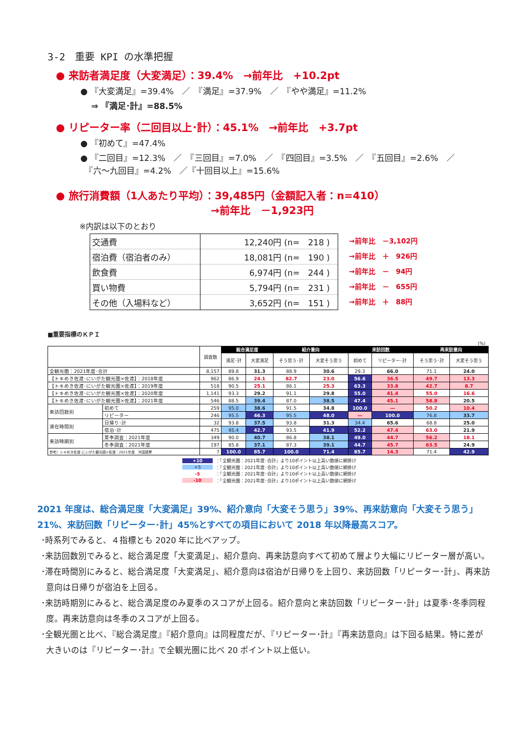3-2　重要 KPI の水準把握
● 来訪者満足度（大変満足）：39.4%　→前年比　+10.2pt
● 『大変満足』=39.4%　／　『満足』=37.9%　／　『やや満足』=11.2%
⇒ 『満足･計』=88.5%
● リピーター率（二回目以上･計）：45.1%　→前年比　+3.7pt
● 『初めて』=47.4%
● 『二回目』=12.3%　／　『三回目』=7.0%　／　『四回目』=3.5%　／　『五回目』=2.6%　／
　『六～九回目』=4.2%　／『十回目以上』=15.6%
● 旅行消費額（1人あたり平均）：39,485円（金額記入者：n=410）
→前年比　－1,923円
※内訳は以下のとおり
| 交通費 | 12,240円 (n= 218 ) |
| 宿泊費（宿泊者のみ） | 18,081円 (n= 190 ) |
| 飲食費 | 6,974円 (n= 244 ) |
| 買い物費 | 5,794円 (n= 231 ) |
| その他（入場料など） | 3,652円 (n= 151 ) |
→前年比　－3,102円
→前年比　＋　926円
→前年比　－　94円
→前年比　－　655円
→前年比　＋　88円
■重要指標のＫＰＩ
(%)
| | | 調査数 | 総合満足度 | | 紹介意向 | | 来訪回数 | | 再来訪意向 | |
| --- | --- | --- | --- | --- | --- | --- | --- | --- | --- | --- |
| | | | 満足･計 | 大変満足 | そう思う･計 | 大変そう思う | 初めて | リピーター･計 | そう思う･計 | 大変そう思う |
| 全観光圏：2021年度･合計 | | 8,157 | 89.8 | 31.3 | 88.9 | 30.6 | 29.3 | 66.0 | 71.1 | 24.0 |
| 【トキめき佐渡･にいがた観光圏×佐渡】：2018年度 | | 962 | 86.9 | 24.1 | 82.7 | 23.0 | 56.6 | 36.5 | 49.7 | 13.3 |
| 【トキめき佐渡･にいがた観光圏×佐渡】：2019年度 | | 518 | 90.5 | 25.1 | 86.1 | 25.3 | 63.3 | 33.8 | 42.7 | 8.7 |
| 【トキめき佐渡･にいがた観光圏×佐渡】：2020年度 | | 1,141 | 93.3 | 29.2 | 91.1 | 29.8 | 55.0 | 41.4 | 55.0 | 16.6 |
| 【トキめき佐渡･にいがた観光圏×佐渡】：2021年度 | | 546 | 88.5 | 39.4 | 87.0 | 38.5 | 47.4 | 45.1 | 58.8 | 20.5 |
| 来訪回数別 | 初めて | 259 | 95.0 | 38.6 | 91.5 | 34.8 | 100.0 | ― | 50.2 | 10.4 |
| | リピーター | 246 | 95.5 | 46.3 | 95.5 | 48.0 | ― | 100.0 | 76.8 | 33.7 |
| 滞在時間別 | 日帰り･計 | 32 | 93.8 | 37.5 | 93.8 | 31.3 | 34.4 | 65.6 | 68.8 | 25.0 |
| | 宿泊･計 | 475 | 95.4 | 42.7 | 93.5 | 41.9 | 52.2 | 47.4 | 63.0 | 21.9 |
| 来訪時期別 | 夏季調査：2021年度 | 349 | 90.0 | 40.7 | 86.8 | 38.1 | 49.0 | 44.7 | 56.2 | 18.1 |
| | 冬季調査：2021年度 | 197 | 85.8 | 37.1 | 87.3 | 39.1 | 44.7 | 45.7 | 63.5 | 24.9 |
| 参考）トキめき佐渡･にいがた観光圏×佐渡：2021年度 外国語票 | | 7 | 100.0 | 85.7 | 100.0 | 71.4 | 85.7 | 14.3 | 71.4 | 42.9 |
+10 ：『全観光圏：2021年度･合計』より10ポイント以上高い数値に網掛け
+5 ：『全観光圏：2021年度･合計』より10ポイント以上高い数値に網掛け
-5 ：『全観光圏：2021年度･合計』より10ポイント以上高い数値に網掛け
-10 ：『全観光圏：2021年度･合計』より10ポイント以上高い数値に網掛け
2021 年度は、総合満足度「大変満足」39%、紹介意向「大変そう思う」39%、再来訪意向「大変そう思う」 21%、来訪回数「リピーター･計」45%とすべての項目において 2018 年以降最高スコア。
･時系列でみると、４指標とも 2020 年に比べアップ。
･来訪回数別でみると、総合満足度「大変満足」、紹介意向、再来訪意向すべて初めて層より大幅にリピーター層が高い。
･滞在時間別にみると、総合満足度「大変満足」、紹介意向は宿泊が日帰りを上回り、来訪回数「リピーター･計」、再来訪意向は日帰りが宿泊を上回る。
･来訪時期別にみると、総合満足度のみ夏季のスコアが上回る。紹介意向と来訪回数「リピーター･計」は夏季･冬季同程度。再来訪意向は冬季のスコアが上回る。
･全観光圏と比べ、『総合満足度』『紹介意向』は同程度だが、『リピーター･計』『再来訪意向』は下回る結果。特に差が大きいのは『リピーター･計』で全観光圏に比べ 20 ポイント以上低い。